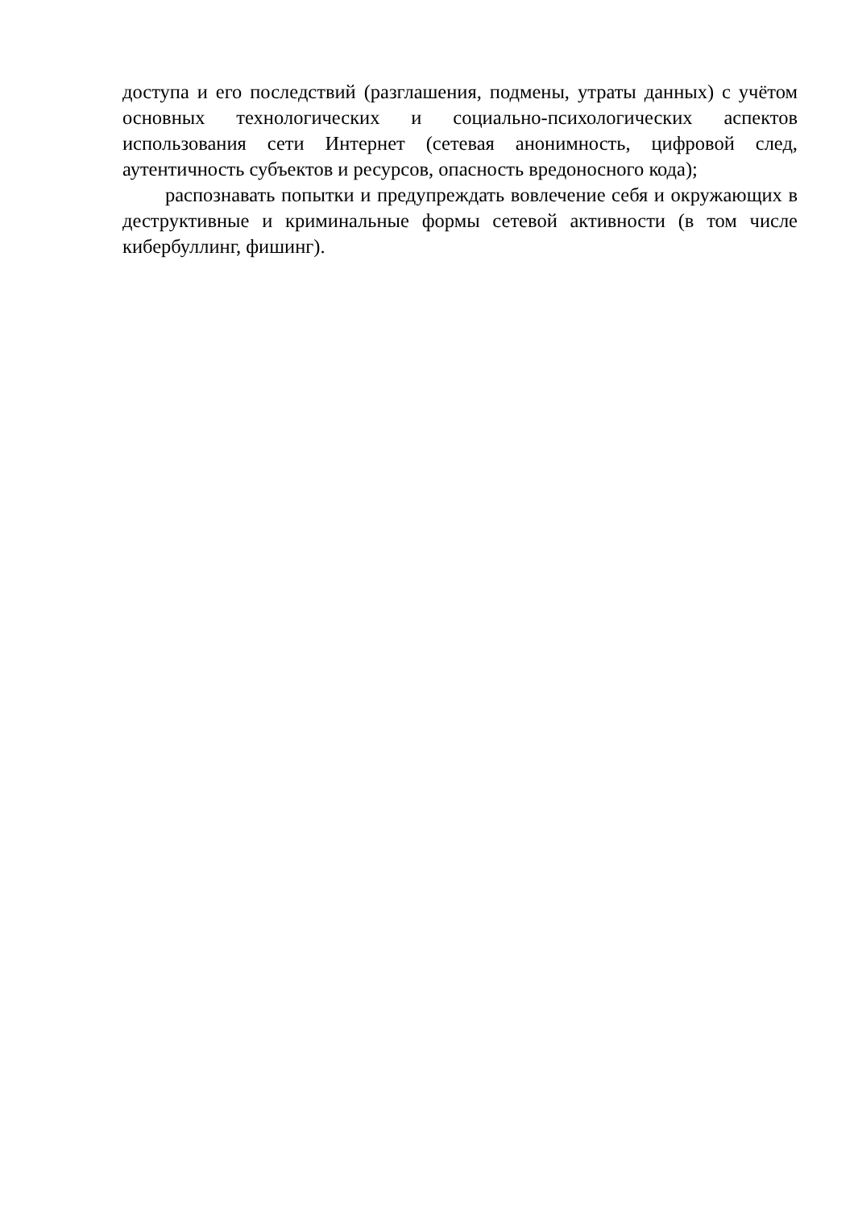доступа и его последствий (разглашения, подмены, утраты данных) с учётом основных технологических и социально-психологических аспектов использования сети Интернет (сетевая анонимность, цифровой след, аутентичность субъектов и ресурсов, опасность вредоносного кода);
распознавать попытки и предупреждать вовлечение себя и окружающих в деструктивные и криминальные формы сетевой активности (в том числе кибербуллинг, фишинг).